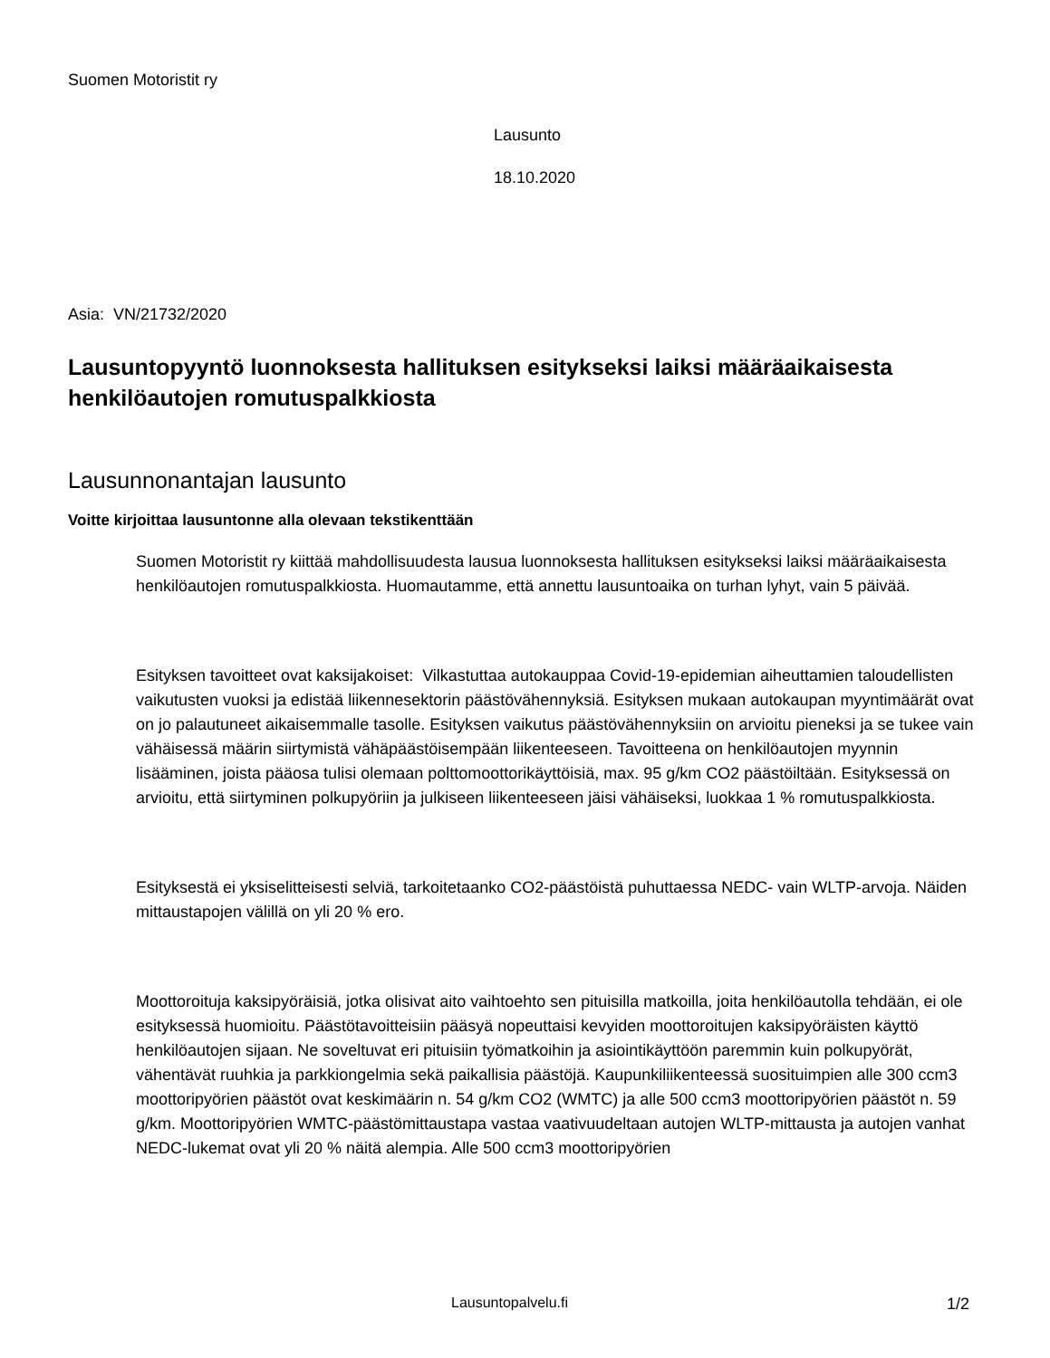Suomen Motoristit ry
Lausunto
18.10.2020
Asia: VN/21732/2020
Lausuntopyyntö luonnoksesta hallituksen esitykseksi laiksi määräaikaisesta henkilöautojen romutuspalkkiosta
Lausunnonantajan lausunto
Voitte kirjoittaa lausuntonne alla olevaan tekstikenttään
Suomen Motoristit ry kiittää mahdollisuudesta lausua luonnoksesta hallituksen esitykseksi laiksi määräaikaisesta henkilöautojen romutuspalkkiosta. Huomautamme, että annettu lausuntoaika on turhan lyhyt, vain 5 päivää.
Esityksen tavoitteet ovat kaksijakoiset: Vilkastuttaa autokauppaa Covid-19-epidemian aiheuttamien taloudellisten vaikutusten vuoksi ja edistää liikennesektorin päästövähennyksiä. Esityksen mukaan autokaupan myyntimäärät ovat on jo palautuneet aikaisemmalle tasolle. Esityksen vaikutus päästövähennyksiin on arvioitu pieneksi ja se tukee vain vähäisessä määrin siirtymistä vähäpäästöisempään liikenteeseen. Tavoitteena on henkilöautojen myynnin lisääminen, joista pääosa tulisi olemaan polttomoottorikäyttöisiä, max. 95 g/km CO2 päästöiltään. Esityksessä on arvioitu, että siirtyminen polkupyöriin ja julkiseen liikenteeseen jäisi vähäiseksi, luokkaa 1 % romutuspalkkiosta.
Esityksestä ei yksiselitteisesti selviä, tarkoitetaanko CO2-päästöistä puhuttaessa NEDC- vain WLTP-arvoja. Näiden mittaustapojen välillä on yli 20 % ero.
Moottoroituja kaksipyöräisiä, jotka olisivat aito vaihtoehto sen pituisilla matkoilla, joita henkilöautolla tehdään, ei ole esityksessä huomioitu. Päästötavoitteisiin pääsyä nopeuttaisi kevyiden moottoroitujen kaksipyöräisten käyttö henkilöautojen sijaan. Ne soveltuvat eri pituisiin työmatkoihin ja asiointikäyttöön paremmin kuin polkupyörät, vähentävät ruuhkia ja parkkiongelmia sekä paikallisia päästöjä. Kaupunkiliikenteessä suosituimpien alle 300 ccm3 moottoripyörien päästöt ovat keskimäärin n. 54 g/km CO2 (WMTC) ja alle 500 ccm3 moottoripyörien päästöt n. 59 g/km. Moottoripyörien WMTC-päästömittaustapa vastaa vaativuudeltaan autojen WLTP-mittausta ja autojen vanhat NEDC-lukemat ovat yli 20 % näitä alempia. Alle 500 ccm3 moottoripyörien
Lausuntopalvelu.fi 1/2